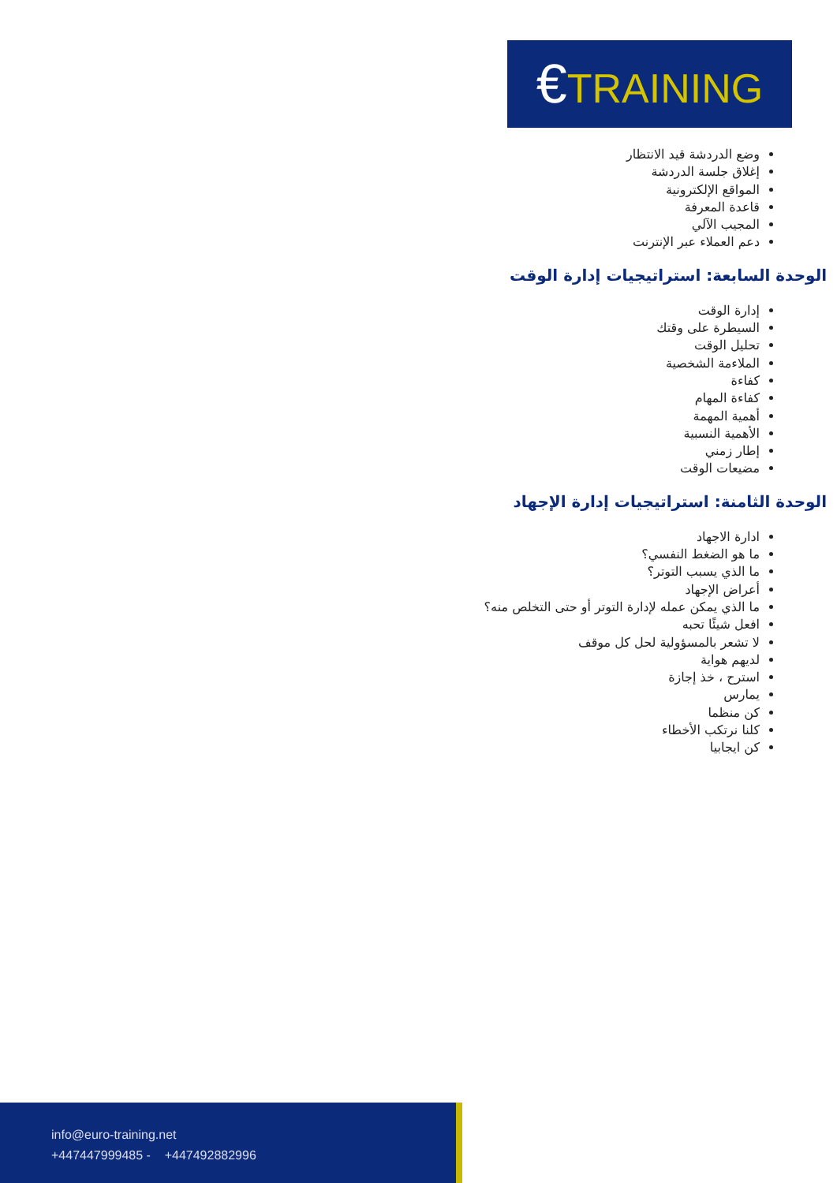€TRAINING
وضع الدردشة قيد الانتظار
إغلاق جلسة الدردشة
المواقع الإلكترونية
قاعدة المعرفة
المجيب الآلي
دعم العملاء عبر الإنترنت
الوحدة السابعة: استراتيجيات إدارة الوقت
إدارة الوقت
السيطرة على وقتك
تحليل الوقت
الملاءمة الشخصية
كفاءة
كفاءة المهام
أهمية المهمة
الأهمية النسبية
إطار زمني
مضيعات الوقت
الوحدة الثامنة: استراتيجيات إدارة الإجهاد
ادارة الاجهاد
ما هو الضغط النفسي؟
ما الذي يسبب التوتر؟
أعراض الإجهاد
ما الذي يمكن عمله لإدارة التوتر أو حتى التخلص منه؟
افعل شيئًا تحبه
لا تشعر بالمسؤولية لحل كل موقف
لديهم هواية
استرح ، خذ إجازة
يمارس
كن منظما
كلنا نرتكب الأخطاء
كن ايجابيا
info@euro-training.net
+447447999485 - +447492882996